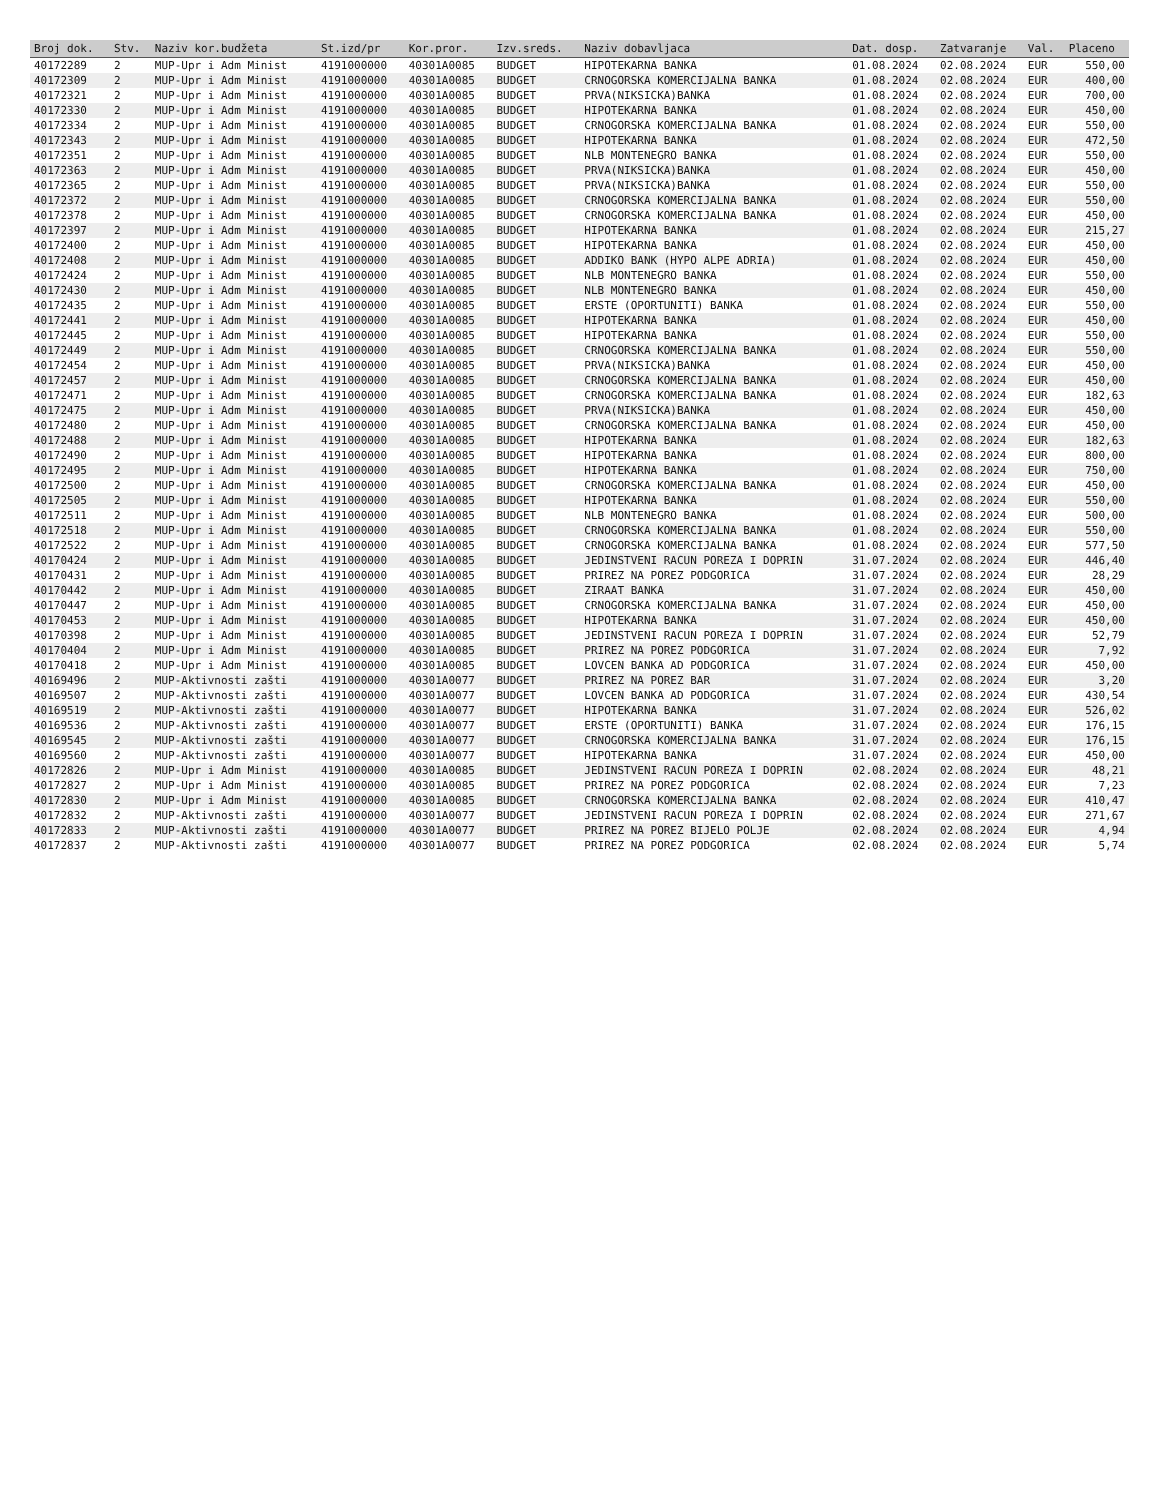| Broj dok. | Stv. | Naziv kor.budžeta | St.izd/pr | Kor.pror. | Izv.sreds. | Naziv dobavljaca | Dat. dosp. | Zatvaranje | Val. | Placeno |
| --- | --- | --- | --- | --- | --- | --- | --- | --- | --- | --- |
| 40172289 | 2 | MUP-Upr i Adm Minist | 4191000000 | 40301A0085 | BUDGET | HIPOTEKARNA BANKA | 01.08.2024 | 02.08.2024 | EUR | 550,00 |
| 40172309 | 2 | MUP-Upr i Adm Minist | 4191000000 | 40301A0085 | BUDGET | CRNOGORSKA KOMERCIJALNA BANKA | 01.08.2024 | 02.08.2024 | EUR | 400,00 |
| 40172321 | 2 | MUP-Upr i Adm Minist | 4191000000 | 40301A0085 | BUDGET | PRVA(NIKSICKA)BANKA | 01.08.2024 | 02.08.2024 | EUR | 700,00 |
| 40172330 | 2 | MUP-Upr i Adm Minist | 4191000000 | 40301A0085 | BUDGET | HIPOTEKARNA BANKA | 01.08.2024 | 02.08.2024 | EUR | 450,00 |
| 40172334 | 2 | MUP-Upr i Adm Minist | 4191000000 | 40301A0085 | BUDGET | CRNOGORSKA KOMERCIJALNA BANKA | 01.08.2024 | 02.08.2024 | EUR | 550,00 |
| 40172343 | 2 | MUP-Upr i Adm Minist | 4191000000 | 40301A0085 | BUDGET | HIPOTEKARNA BANKA | 01.08.2024 | 02.08.2024 | EUR | 472,50 |
| 40172351 | 2 | MUP-Upr i Adm Minist | 4191000000 | 40301A0085 | BUDGET | NLB MONTENEGRO BANKA | 01.08.2024 | 02.08.2024 | EUR | 550,00 |
| 40172363 | 2 | MUP-Upr i Adm Minist | 4191000000 | 40301A0085 | BUDGET | PRVA(NIKSICKA)BANKA | 01.08.2024 | 02.08.2024 | EUR | 450,00 |
| 40172365 | 2 | MUP-Upr i Adm Minist | 4191000000 | 40301A0085 | BUDGET | PRVA(NIKSICKA)BANKA | 01.08.2024 | 02.08.2024 | EUR | 550,00 |
| 40172372 | 2 | MUP-Upr i Adm Minist | 4191000000 | 40301A0085 | BUDGET | CRNOGORSKA KOMERCIJALNA BANKA | 01.08.2024 | 02.08.2024 | EUR | 550,00 |
| 40172378 | 2 | MUP-Upr i Adm Minist | 4191000000 | 40301A0085 | BUDGET | CRNOGORSKA KOMERCIJALNA BANKA | 01.08.2024 | 02.08.2024 | EUR | 450,00 |
| 40172397 | 2 | MUP-Upr i Adm Minist | 4191000000 | 40301A0085 | BUDGET | HIPOTEKARNA BANKA | 01.08.2024 | 02.08.2024 | EUR | 215,27 |
| 40172400 | 2 | MUP-Upr i Adm Minist | 4191000000 | 40301A0085 | BUDGET | HIPOTEKARNA BANKA | 01.08.2024 | 02.08.2024 | EUR | 450,00 |
| 40172408 | 2 | MUP-Upr i Adm Minist | 4191000000 | 40301A0085 | BUDGET | ADDIKO BANK (HYPO ALPE ADRIA) | 01.08.2024 | 02.08.2024 | EUR | 450,00 |
| 40172424 | 2 | MUP-Upr i Adm Minist | 4191000000 | 40301A0085 | BUDGET | NLB MONTENEGRO BANKA | 01.08.2024 | 02.08.2024 | EUR | 550,00 |
| 40172430 | 2 | MUP-Upr i Adm Minist | 4191000000 | 40301A0085 | BUDGET | NLB MONTENEGRO BANKA | 01.08.2024 | 02.08.2024 | EUR | 450,00 |
| 40172435 | 2 | MUP-Upr i Adm Minist | 4191000000 | 40301A0085 | BUDGET | ERSTE (OPORTUNITI) BANKA | 01.08.2024 | 02.08.2024 | EUR | 550,00 |
| 40172441 | 2 | MUP-Upr i Adm Minist | 4191000000 | 40301A0085 | BUDGET | HIPOTEKARNA BANKA | 01.08.2024 | 02.08.2024 | EUR | 450,00 |
| 40172445 | 2 | MUP-Upr i Adm Minist | 4191000000 | 40301A0085 | BUDGET | HIPOTEKARNA BANKA | 01.08.2024 | 02.08.2024 | EUR | 550,00 |
| 40172449 | 2 | MUP-Upr i Adm Minist | 4191000000 | 40301A0085 | BUDGET | CRNOGORSKA KOMERCIJALNA BANKA | 01.08.2024 | 02.08.2024 | EUR | 550,00 |
| 40172454 | 2 | MUP-Upr i Adm Minist | 4191000000 | 40301A0085 | BUDGET | PRVA(NIKSICKA)BANKA | 01.08.2024 | 02.08.2024 | EUR | 450,00 |
| 40172457 | 2 | MUP-Upr i Adm Minist | 4191000000 | 40301A0085 | BUDGET | CRNOGORSKA KOMERCIJALNA BANKA | 01.08.2024 | 02.08.2024 | EUR | 450,00 |
| 40172471 | 2 | MUP-Upr i Adm Minist | 4191000000 | 40301A0085 | BUDGET | CRNOGORSKA KOMERCIJALNA BANKA | 01.08.2024 | 02.08.2024 | EUR | 182,63 |
| 40172475 | 2 | MUP-Upr i Adm Minist | 4191000000 | 40301A0085 | BUDGET | PRVA(NIKSICKA)BANKA | 01.08.2024 | 02.08.2024 | EUR | 450,00 |
| 40172480 | 2 | MUP-Upr i Adm Minist | 4191000000 | 40301A0085 | BUDGET | CRNOGORSKA KOMERCIJALNA BANKA | 01.08.2024 | 02.08.2024 | EUR | 450,00 |
| 40172488 | 2 | MUP-Upr i Adm Minist | 4191000000 | 40301A0085 | BUDGET | HIPOTEKARNA BANKA | 01.08.2024 | 02.08.2024 | EUR | 182,63 |
| 40172490 | 2 | MUP-Upr i Adm Minist | 4191000000 | 40301A0085 | BUDGET | HIPOTEKARNA BANKA | 01.08.2024 | 02.08.2024 | EUR | 800,00 |
| 40172495 | 2 | MUP-Upr i Adm Minist | 4191000000 | 40301A0085 | BUDGET | HIPOTEKARNA BANKA | 01.08.2024 | 02.08.2024 | EUR | 750,00 |
| 40172500 | 2 | MUP-Upr i Adm Minist | 4191000000 | 40301A0085 | BUDGET | CRNOGORSKA KOMERCIJALNA BANKA | 01.08.2024 | 02.08.2024 | EUR | 450,00 |
| 40172505 | 2 | MUP-Upr i Adm Minist | 4191000000 | 40301A0085 | BUDGET | HIPOTEKARNA BANKA | 01.08.2024 | 02.08.2024 | EUR | 550,00 |
| 40172511 | 2 | MUP-Upr i Adm Minist | 4191000000 | 40301A0085 | BUDGET | NLB MONTENEGRO BANKA | 01.08.2024 | 02.08.2024 | EUR | 500,00 |
| 40172518 | 2 | MUP-Upr i Adm Minist | 4191000000 | 40301A0085 | BUDGET | CRNOGORSKA KOMERCIJALNA BANKA | 01.08.2024 | 02.08.2024 | EUR | 550,00 |
| 40172522 | 2 | MUP-Upr i Adm Minist | 4191000000 | 40301A0085 | BUDGET | CRNOGORSKA KOMERCIJALNA BANKA | 01.08.2024 | 02.08.2024 | EUR | 577,50 |
| 40170424 | 2 | MUP-Upr i Adm Minist | 4191000000 | 40301A0085 | BUDGET | JEDINSTVENI RACUN POREZA I DOPRIN | 31.07.2024 | 02.08.2024 | EUR | 446,40 |
| 40170431 | 2 | MUP-Upr i Adm Minist | 4191000000 | 40301A0085 | BUDGET | PRIREZ NA POREZ PODGORICA | 31.07.2024 | 02.08.2024 | EUR | 28,29 |
| 40170442 | 2 | MUP-Upr i Adm Minist | 4191000000 | 40301A0085 | BUDGET | ZIRAAT BANKA | 31.07.2024 | 02.08.2024 | EUR | 450,00 |
| 40170447 | 2 | MUP-Upr i Adm Minist | 4191000000 | 40301A0085 | BUDGET | CRNOGORSKA KOMERCIJALNA BANKA | 31.07.2024 | 02.08.2024 | EUR | 450,00 |
| 40170453 | 2 | MUP-Upr i Adm Minist | 4191000000 | 40301A0085 | BUDGET | HIPOTEKARNA BANKA | 31.07.2024 | 02.08.2024 | EUR | 450,00 |
| 40170398 | 2 | MUP-Upr i Adm Minist | 4191000000 | 40301A0085 | BUDGET | JEDINSTVENI RACUN POREZA I DOPRIN | 31.07.2024 | 02.08.2024 | EUR | 52,79 |
| 40170404 | 2 | MUP-Upr i Adm Minist | 4191000000 | 40301A0085 | BUDGET | PRIREZ NA POREZ PODGORICA | 31.07.2024 | 02.08.2024 | EUR | 7,92 |
| 40170418 | 2 | MUP-Upr i Adm Minist | 4191000000 | 40301A0085 | BUDGET | LOVCEN BANKA AD PODGORICA | 31.07.2024 | 02.08.2024 | EUR | 450,00 |
| 40169496 | 2 | MUP-Aktivnosti zašti | 4191000000 | 40301A0077 | BUDGET | PRIREZ NA POREZ BAR | 31.07.2024 | 02.08.2024 | EUR | 3,20 |
| 40169507 | 2 | MUP-Aktivnosti zašti | 4191000000 | 40301A0077 | BUDGET | LOVCEN BANKA AD PODGORICA | 31.07.2024 | 02.08.2024 | EUR | 430,54 |
| 40169519 | 2 | MUP-Aktivnosti zašti | 4191000000 | 40301A0077 | BUDGET | HIPOTEKARNA BANKA | 31.07.2024 | 02.08.2024 | EUR | 526,02 |
| 40169536 | 2 | MUP-Aktivnosti zašti | 4191000000 | 40301A0077 | BUDGET | ERSTE (OPORTUNITI) BANKA | 31.07.2024 | 02.08.2024 | EUR | 176,15 |
| 40169545 | 2 | MUP-Aktivnosti zašti | 4191000000 | 40301A0077 | BUDGET | CRNOGORSKA KOMERCIJALNA BANKA | 31.07.2024 | 02.08.2024 | EUR | 176,15 |
| 40169560 | 2 | MUP-Aktivnosti zašti | 4191000000 | 40301A0077 | BUDGET | HIPOTEKARNA BANKA | 31.07.2024 | 02.08.2024 | EUR | 450,00 |
| 40172826 | 2 | MUP-Upr i Adm Minist | 4191000000 | 40301A0085 | BUDGET | JEDINSTVENI RACUN POREZA I DOPRIN | 02.08.2024 | 02.08.2024 | EUR | 48,21 |
| 40172827 | 2 | MUP-Upr i Adm Minist | 4191000000 | 40301A0085 | BUDGET | PRIREZ NA POREZ PODGORICA | 02.08.2024 | 02.08.2024 | EUR | 7,23 |
| 40172830 | 2 | MUP-Upr i Adm Minist | 4191000000 | 40301A0085 | BUDGET | CRNOGORSKA KOMERCIJALNA BANKA | 02.08.2024 | 02.08.2024 | EUR | 410,47 |
| 40172832 | 2 | MUP-Aktivnosti zašti | 4191000000 | 40301A0077 | BUDGET | JEDINSTVENI RACUN POREZA I DOPRIN | 02.08.2024 | 02.08.2024 | EUR | 271,67 |
| 40172833 | 2 | MUP-Aktivnosti zašti | 4191000000 | 40301A0077 | BUDGET | PRIREZ NA POREZ BIJELO POLJE | 02.08.2024 | 02.08.2024 | EUR | 4,94 |
| 40172837 | 2 | MUP-Aktivnosti zašti | 4191000000 | 40301A0077 | BUDGET | PRIREZ NA POREZ PODGORICA | 02.08.2024 | 02.08.2024 | EUR | 5,74 |